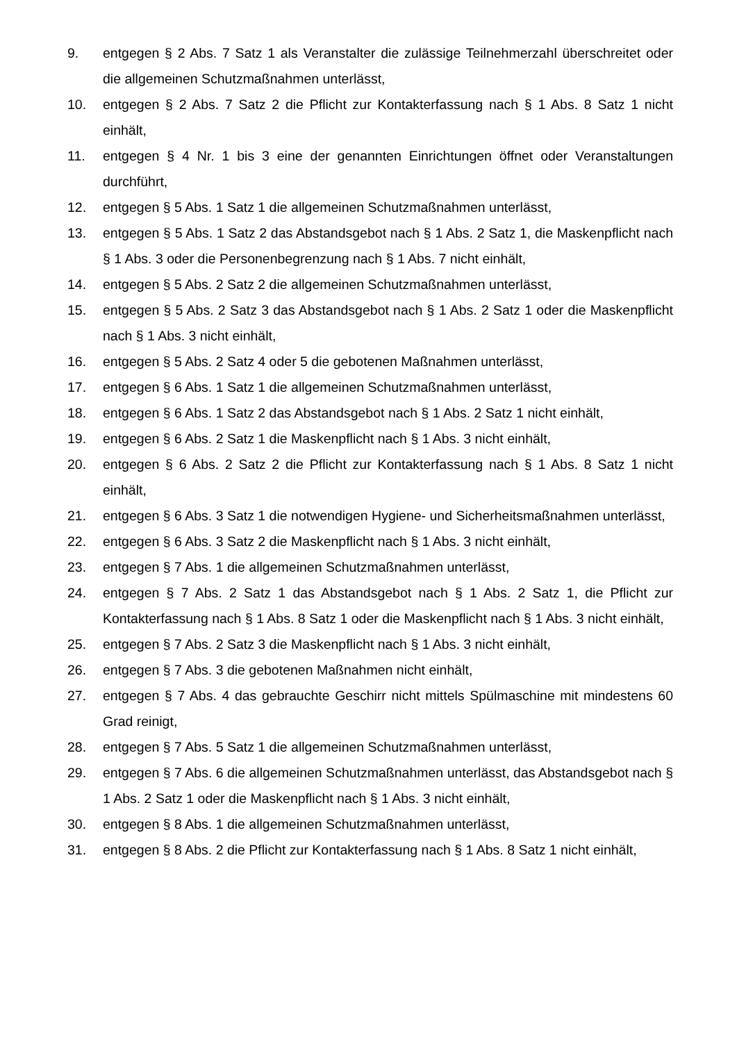9. entgegen § 2 Abs. 7 Satz 1 als Veranstalter die zulässige Teilnehmerzahl überschreitet oder die allgemeinen Schutzmaßnahmen unterlässt,
10. entgegen § 2 Abs. 7 Satz 2 die Pflicht zur Kontakterfassung nach § 1 Abs. 8 Satz 1 nicht einhält,
11. entgegen § 4 Nr. 1 bis 3 eine der genannten Einrichtungen öffnet oder Veranstaltungen durchführt,
12. entgegen § 5 Abs. 1 Satz 1 die allgemeinen Schutzmaßnahmen unterlässt,
13. entgegen § 5 Abs. 1 Satz 2 das Abstandsgebot nach § 1 Abs. 2 Satz 1, die Maskenpflicht nach § 1 Abs. 3 oder die Personenbegrenzung nach § 1 Abs. 7 nicht einhält,
14. entgegen § 5 Abs. 2 Satz 2 die allgemeinen Schutzmaßnahmen unterlässt,
15. entgegen § 5 Abs. 2 Satz 3 das Abstandsgebot nach § 1 Abs. 2 Satz 1 oder die Maskenpflicht nach § 1 Abs. 3 nicht einhält,
16. entgegen § 5 Abs. 2 Satz 4 oder 5 die gebotenen Maßnahmen unterlässt,
17. entgegen § 6 Abs. 1 Satz 1 die allgemeinen Schutzmaßnahmen unterlässt,
18. entgegen § 6 Abs. 1 Satz 2 das Abstandsgebot nach § 1 Abs. 2 Satz 1 nicht einhält,
19. entgegen § 6 Abs. 2 Satz 1 die Maskenpflicht nach § 1 Abs. 3 nicht einhält,
20. entgegen § 6 Abs. 2 Satz 2 die Pflicht zur Kontakterfassung nach § 1 Abs. 8 Satz 1 nicht einhält,
21. entgegen § 6 Abs. 3 Satz 1 die notwendigen Hygiene- und Sicherheitsmaßnahmen unterlässt,
22. entgegen § 6 Abs. 3 Satz 2 die Maskenpflicht nach § 1 Abs. 3 nicht einhält,
23. entgegen § 7 Abs. 1 die allgemeinen Schutzmaßnahmen unterlässt,
24. entgegen § 7 Abs. 2 Satz 1 das Abstandsgebot nach § 1 Abs. 2 Satz 1, die Pflicht zur Kontakterfassung nach § 1 Abs. 8 Satz 1 oder die Maskenpflicht nach § 1 Abs. 3 nicht einhält,
25. entgegen § 7 Abs. 2 Satz 3 die Maskenpflicht nach § 1 Abs. 3 nicht einhält,
26. entgegen § 7 Abs. 3 die gebotenen Maßnahmen nicht einhält,
27. entgegen § 7 Abs. 4 das gebrauchte Geschirr nicht mittels Spülmaschine mit mindestens 60 Grad reinigt,
28. entgegen § 7 Abs. 5 Satz 1 die allgemeinen Schutzmaßnahmen unterlässt,
29. entgegen § 7 Abs. 6 die allgemeinen Schutzmaßnahmen unterlässt, das Abstandsgebot nach § 1 Abs. 2 Satz 1 oder die Maskenpflicht nach § 1 Abs. 3 nicht einhält,
30. entgegen § 8 Abs. 1 die allgemeinen Schutzmaßnahmen unterlässt,
31. entgegen § 8 Abs. 2 die Pflicht zur Kontakterfassung nach § 1 Abs. 8 Satz 1 nicht einhält,